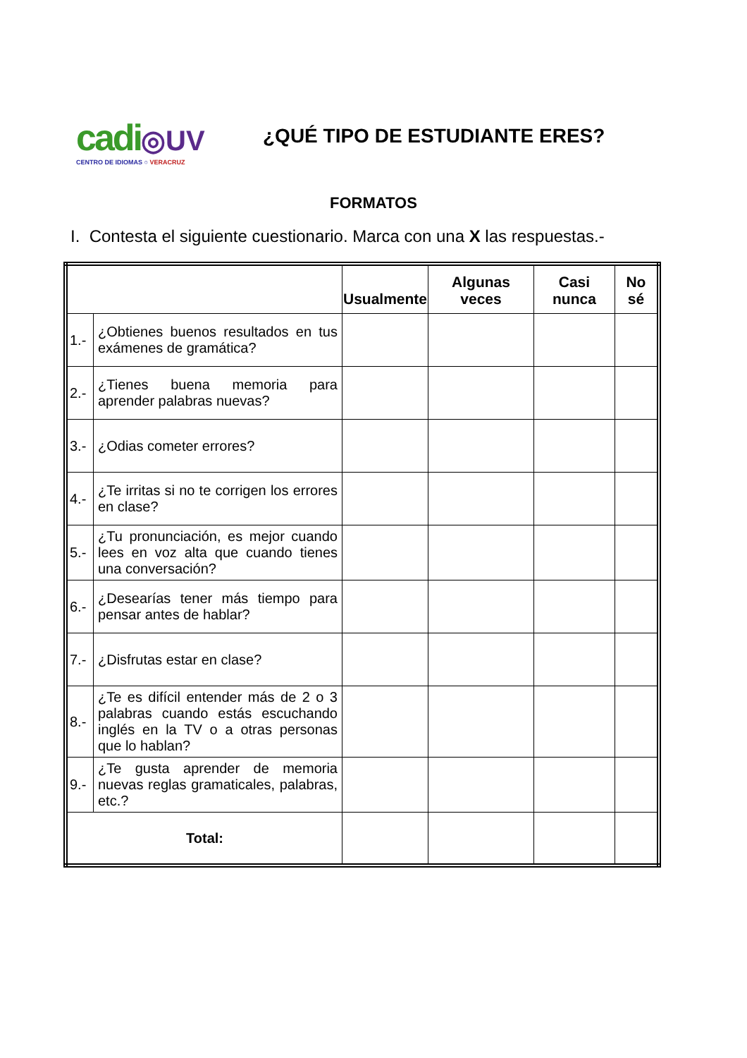cadi◎UV
CENTRO DE IDIOMAS ○ VERACRUZ
¿QUÉ TIPO DE ESTUDIANTE ERES?
FORMATOS
I. Contesta el siguiente cuestionario. Marca con una X las respuestas.-
| | | Usualmente | Algunas veces | Casi nunca | No sé |
| --- | --- | --- | --- | --- | --- |
| 1.- | ¿Obtienes buenos resultados en tus exámenes de gramática? | | | | |
| 2.- | ¿Tienes buena memoria para aprender palabras nuevas? | | | | |
| 3.- | ¿Odias cometer errores? | | | | |
| 4.- | ¿Te irritas si no te corrigen los errores en clase? | | | | |
| 5.- | ¿Tu pronunciación, es mejor cuando lees en voz alta que cuando tienes una conversación? | | | | |
| 6.- | ¿Desearías tener más tiempo para pensar antes de hablar? | | | | |
| 7.- | ¿Disfrutas estar en clase? | | | | |
| 8.- | ¿Te es difícil entender más de 2 o 3 palabras cuando estás escuchando inglés en la TV o a otras personas que lo hablan? | | | | |
| 9.- | ¿Te gusta aprender de memoria nuevas reglas gramaticales, palabras, etc.? | | | | |
| Total: | | | | | |